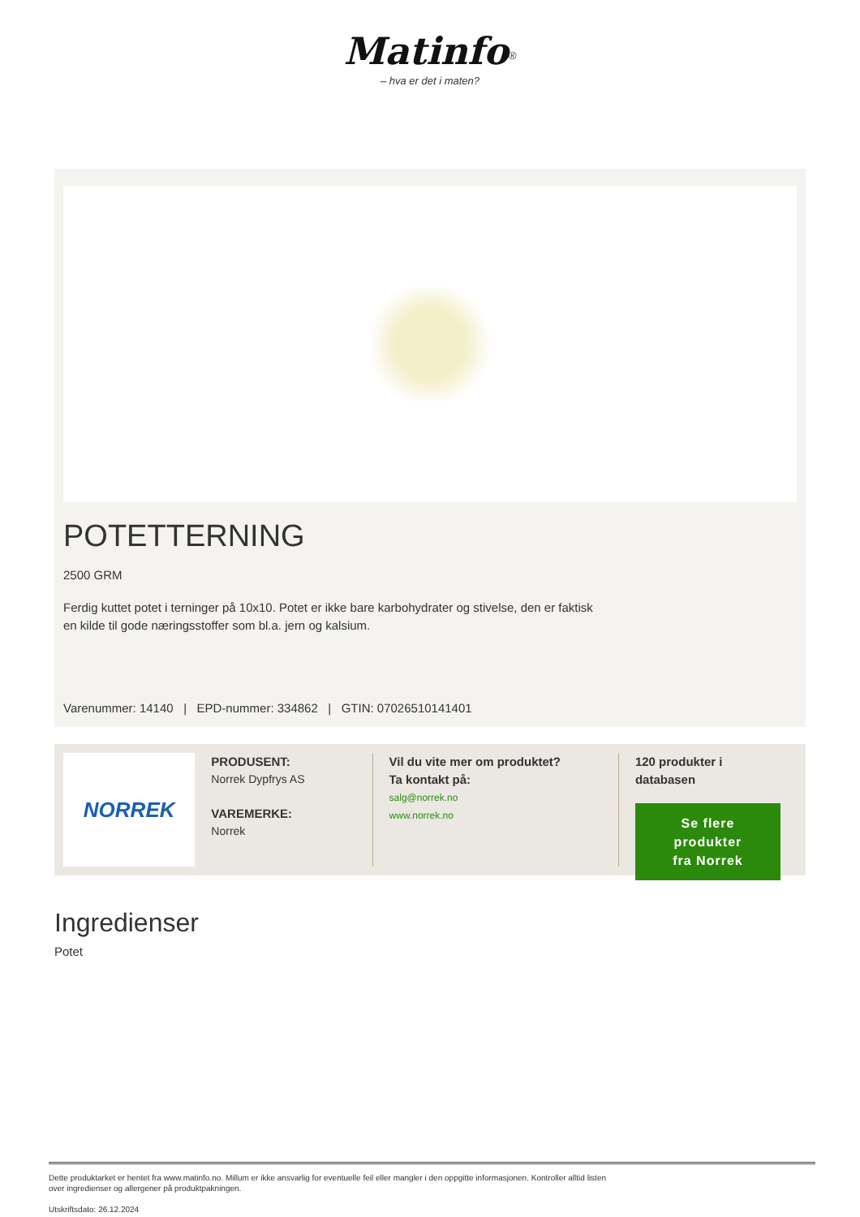Matinfo<sup>®</sup>
– hva er det i maten?
POTETTERNING
2500 GRM
Ferdig kuttet potet i terninger på 10x10. Potet er ikke bare karbohydrater og stivelse, den er faktisk
en kilde til gode næringsstoffer som bl.a. jern og kalsium.
Varenummer: 14140 | EPD-nummer: 334862 | GTIN: 07026510141401
NORREK
PRODUSENT:
Norrek Dypfrys AS
VAREMERKE:
Norrek
Vil du vite mer om produktet?
Ta kontakt på:
salg@norrek.no
www.norrek.no
120 produkter i
databasen
Se flere produkter
fra Norrek
Ingredienser
Potet
Dette produktarket er hentet fra www.matinfo.no. Millum er ikke ansvarlig for eventuelle feil eller mangler i den oppgitte informasjonen. Kontroller alltid listen
over ingredienser og allergener på produktpakningen.
Utskriftsdato: 26.12.2024